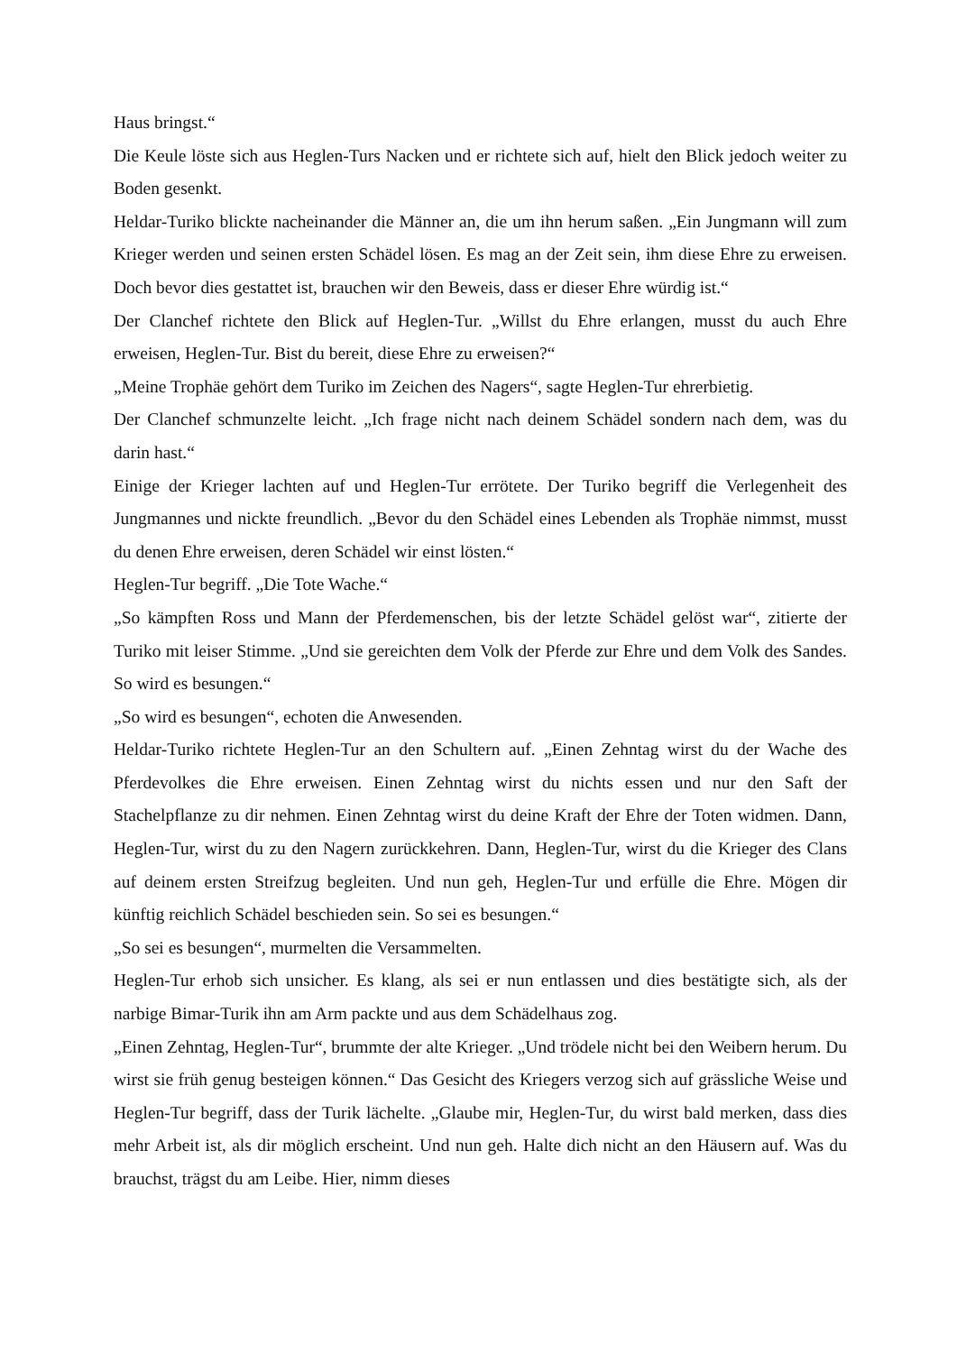Haus bringst.“
Die Keule löste sich aus Heglen-Turs Nacken und er richtete sich auf, hielt den Blick jedoch weiter zu Boden gesenkt.
Heldar-Turiko blickte nacheinander die Männer an, die um ihn herum saßen. „Ein Jungmann will zum Krieger werden und seinen ersten Schädel lösen. Es mag an der Zeit sein, ihm diese Ehre zu erweisen. Doch bevor dies gestattet ist, brauchen wir den Beweis, dass er dieser Ehre würdig ist.“
Der Clanchef richtete den Blick auf Heglen-Tur. „Willst du Ehre erlangen, musst du auch Ehre erweisen, Heglen-Tur. Bist du bereit, diese Ehre zu erweisen?“
„Meine Trophäe gehört dem Turiko im Zeichen des Nagers“, sagte Heglen-Tur ehrerbietig.
Der Clanchef schmunzelte leicht. „Ich frage nicht nach deinem Schädel sondern nach dem, was du darin hast.“
Einige der Krieger lachten auf und Heglen-Tur errötete. Der Turiko begriff die Verlegenheit des Jungmannes und nickte freundlich. „Bevor du den Schädel eines Lebenden als Trophäe nimmst, musst du denen Ehre erweisen, deren Schädel wir einst lösten.“
Heglen-Tur begriff. „Die Tote Wache.“
„So kämpften Ross und Mann der Pferdemenschen, bis der letzte Schädel gelöst war“, zitierte der Turiko mit leiser Stimme. „Und sie gereichten dem Volk der Pferde zur Ehre und dem Volk des Sandes. So wird es besungen.“
„So wird es besungen“, echoten die Anwesenden.
Heldar-Turiko richtete Heglen-Tur an den Schultern auf. „Einen Zehntag wirst du der Wache des Pferdevolkes die Ehre erweisen. Einen Zehntag wirst du nichts essen und nur den Saft der Stachelpflanze zu dir nehmen. Einen Zehntag wirst du deine Kraft der Ehre der Toten widmen. Dann, Heglen-Tur, wirst du zu den Nagern zurückkehren. Dann, Heglen-Tur, wirst du die Krieger des Clans auf deinem ersten Streifzug begleiten. Und nun geh, Heglen-Tur und erfülle die Ehre. Mögen dir künftig reichlich Schädel beschieden sein. So sei es besungen.“
„So sei es besungen“, murmelten die Versammelten.
Heglen-Tur erhob sich unsicher. Es klang, als sei er nun entlassen und dies bestätigte sich, als der narbige Bimar-Turik ihn am Arm packte und aus dem Schädelhaus zog.
„Einen Zehntag, Heglen-Tur“, brummte der alte Krieger. „Und trödele nicht bei den Weibern herum. Du wirst sie früh genug besteigen können.“ Das Gesicht des Kriegers verzog sich auf grässliche Weise und Heglen-Tur begriff, dass der Turik lächelte. „Glaube mir, Heglen-Tur, du wirst bald merken, dass dies mehr Arbeit ist, als dir möglich erscheint. Und nun geh. Halte dich nicht an den Häusern auf. Was du brauchst, trägst du am Leibe. Hier, nimm dieses